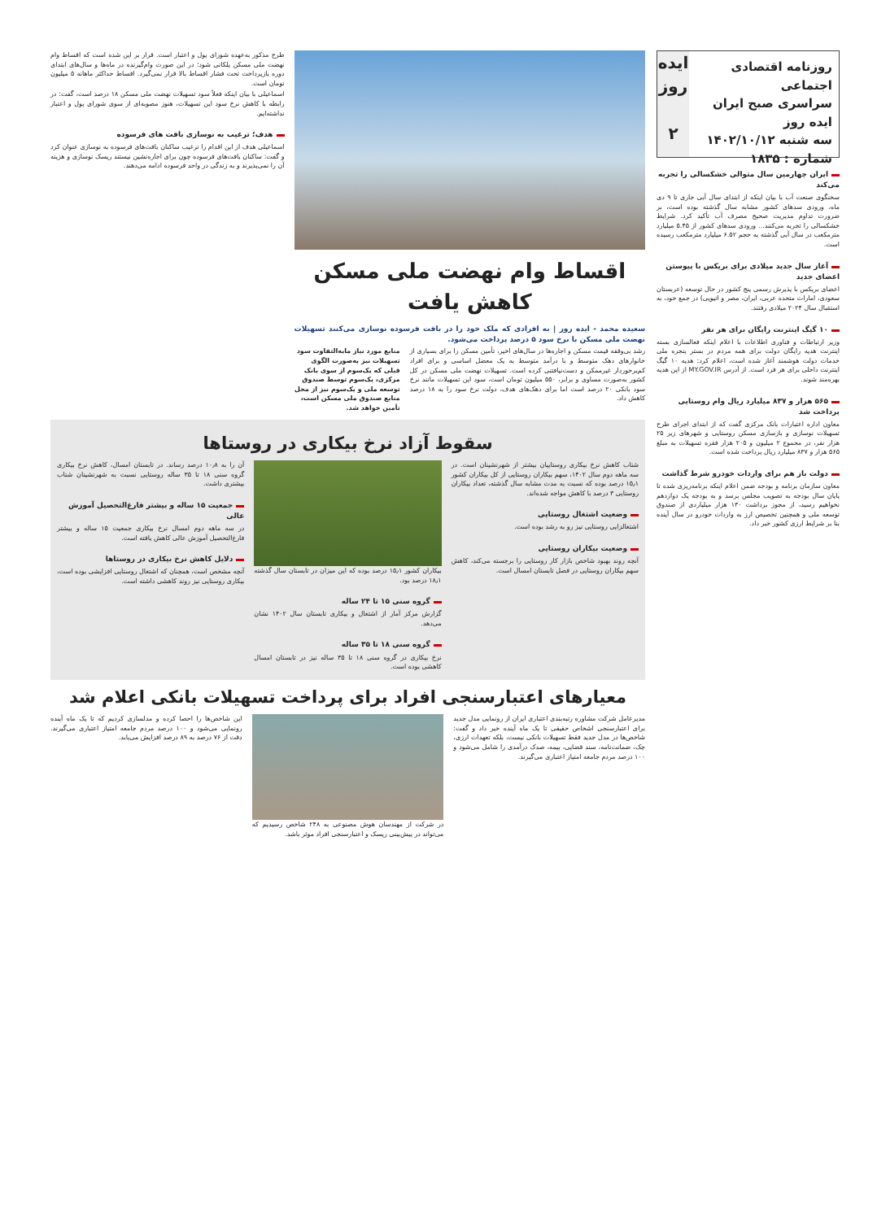روزنامه اقتصادی اجتماعی
سراسری صبح ایران
ایده روز
سه شنبه ۱۴۰۲/۱۰/۱۲
شماره : ۱۸۳۵
ایده روز
۲
ایران چهارمین سال متوالی خشکسالی را تجربه می‌کند
سخنگوی صنعت آب با بیان اینکه از ابتدای سال آبی جاری تا ۹ دی ماه، ورودی سدهای کشور مشابه سال گذشته بوده است، بر ضرورت تداوم مدیریت صحیح مصرف آب تأکید کرد. شرایط خشکسالی را تجربه می‌کنند... ورودی سدهای کشور از ۵.۴۵ میلیارد مترمکعب در سال آبی گذشته به حجم ۶.۵۲ میلیارد مترمکعب رسیده است.
آغاز سال جدید میلادی برای بریکس با پیوستن اعضای جدید
اعضای بریکس با پذیرش رسمی پنج کشور در حال توسعه (عربستان سعودی، امارات متحده عربی، ایران، مصر و اتیوپی) در جمع خود، به استقبال سال ۲۰۲۴ میلادی رفتند.
۱۰ گیگ اینترنت رایگان برای هر نفر
وزیر ارتباطات و فناوری اطلاعات با اعلام اینکه فعالسازی بسته اینترنت هدیه رایگان دولت برای همه مردم در بستر پنجره ملی خدمات دولت هوشمند آغاز شده است، اعلام کرد: هدیه ۱۰ گیگ اینترنت داخلی برای هر فرد است. از آدرس MY.GOV.IR از این هدیه بهره‌مند شوند.
۵۶۵ هزار و ۸۳۷ میلیارد ریال وام روستایی پرداخت شد
معاون اداره اعتبارات بانک مرکزی گفت که از ابتدای اجرای طرح تسهیلات نوسازی و بازسازی مسکن روستایی و شهرهای زیر ۲۵ هزار نفر، در مجموع ۲ میلیون و ۲۰۵ هزار فقره تسهیلات به مبلغ ۵۶۵ هزار و ۸۳۷ میلیارد ریال پرداخت شده است.
دولت باز هم برای واردات خودرو شرط گذاشت
معاون سازمان برنامه و بودجه ضمن اعلام اینکه برنامه‌ریزی شده تا پایان سال بودجه به تصویب مجلس برسد و به بودجه یک دوازدهم نخواهیم رسید، از مجوز برداشت ۱۳۰ هزار میلیاردی از صندوق توسعه ملی و همچنین تخصیص ارز به واردات خودرو در سال آینده بنا بر شرایط ارزی کشور خبر داد.
اقساط وام نهضت ملی مسکن کاهش یافت
سعیده محمد - ایده روز | به افرادی که ملک خود را در بافت فرسوده نوسازی می‌کنند تسهیلات نهضت ملی مسکن با نرخ سود ۵ درصد پرداخت می‌شود.
رشد بی‌وقفه قیمت مسکن و اجاره‌ها در سال‌های اخیر، تأمین مسکن را برای بسیاری از خانوارهای دهک متوسط و با درآمد متوسط به یک معضل اساسی و برای افراد کم‌برخوردار غیرممکن و دست‌نیافتنی کرده است. تسهیلات نهضت ملی مسکن در کل کشور به‌صورت مساوی و برابر، ۵۵۰ میلیون تومان است، سود این تسهیلات مانند نرخ سود بانکی ۲۰ درصد است اما برای دهک‌های هدف، دولت نرخ سود را به ۱۸ درصد کاهش داد.
منابع مورد نیاز مابه‌التفاوت سود تسهیلات نیز به‌صورت الگوی قبلی که یک‌سوم از سوی بانک مرکزی، یک‌سوم توسط صندوق توسعه ملی و یک‌سوم نیز از محل منابع صندوق ملی مسکن است، تأمین خواهد شد.
طرح مذکور به‌عهده شورای پول و اعتبار است. قرار بر این شده است که اقساط وام نهضت ملی مسکن پلکانی شود؛ در این صورت وام‌گیرنده در ماه‌ها و سال‌های ابتدای دوره بازپرداخت تحت فشار اقساط بالا قرار نمی‌گیرد. اقساط حداکثر ماهانه ۵ میلیون تومان است.
اسماعیلی با بیان اینکه فعلاً سود تسهیلات نهضت ملی مسکن ۱۸ درصد است، گفت: در رابطه با کاهش نرخ سود این تسهیلات، هنوز مصوبه‌ای از سوی شورای پول و اعتبار نداشته‌ایم.
هدف؛ ترغیب به نوسازی بافت های فرسوده
اسماعیلی هدف از این اقدام را ترغیب ساکنان بافت‌های فرسوده به نوسازی عنوان کرد و گفت: ساکنان بافت‌های فرسوده چون برای اجاره‌نشین نیستند ریسک نوسازی و هزینه آن را نمی‌پذیرند و به زندگی در واحد فرسوده ادامه می‌دهند.
سقوط آزاد نرخ بیکاری در روستاها
شتاب کاهش نرخ بیکاری روستاییان بیشتر از شهرنشینان است. در سه ماهه دوم سال ۱۴۰۲، سهم بیکاران روستایی از کل بیکاران کشور ۱۵٫۱ درصد بوده که نسبت به مدت مشابه سال گذشته، تعداد بیکاران روستایی ۳ درصد با کاهش مواجه شده‌اند.
وضعیت اشتغال روستایی
اشتغالزایی روستایی نیز رو به رشد بوده است.
وضعیت بیکاران روستایی
آنچه روند بهبود شاخص بازار کار روستایی را برجسته می‌کند، کاهش سهم بیکاران روستایی در فصل تابستان امسال است.
بیکاران کشور ۱۵٫۱ درصد بوده که این میزان در تابستان سال گذشته ۱۸٫۱ درصد بود.
گروه سنی ۱۵ تا ۲۴ ساله
گزارش مرکز آمار از اشتغال و بیکاری تابستان سال ۱۴۰۲ نشان می‌دهد.
گروه سنی ۱۸ تا ۳۵ ساله
نرخ بیکاری در گروه سنی ۱۸ تا ۳۵ ساله نیز در تابستان امسال کاهشی بوده است.
آن را به ۱۰٫۸ درصد رساند. در تابستان امسال، کاهش نرخ بیکاری گروه سنی ۱۸ تا ۳۵ ساله روستایی نسبت به شهرنشینان شتاب بیشتری داشت.
جمعیت ۱۵ ساله و بیشتر فارغ‌التحصیل آموزش عالی
در سه ماهه دوم امسال نرخ بیکاری جمعیت ۱۵ ساله و بیشتر فارغ‌التحصیل آموزش عالی کاهش یافته است.
دلایل کاهش نرخ بیکاری در روستاها
آنچه مشخص است، همچنان که اشتغال روستایی افزایشی بوده است، بیکاری روستایی نیز روند کاهشی داشته است.
معیارهای اعتبارسنجی افراد برای پرداخت تسهیلات بانکی اعلام شد
مدیرعامل شرکت مشاوره رتبه‌بندی اعتباری ایران از رونمایی مدل جدید برای اعتبارسنجی اشخاص حقیقی تا یک ماه آینده خبر داد و گفت: شاخص‌ها در مدل جدید فقط تسهیلات بانکی نیست، بلکه تعهدات ارزی، چک، ضمانت‌نامه، سند قضایی، بیمه، صدک درآمدی را شامل می‌شود و ۱۰۰ درصد مردم جامعه امتیاز اعتباری می‌گیرند.
در شرکت از مهندسان هوش مصنوعی به ۲۴۸ شاخص رسیدیم که می‌تواند در پیش‌بینی ریسک و اعتبارسنجی افراد موثر باشد.
این شاخص‌ها را احصا کرده و مدلسازی کردیم که تا یک ماه آینده رونمایی می‌شود و ۱۰۰ درصد مردم جامعه امتیاز اعتباری می‌گیرند. دقت از ۷۶ درصد به ۸۹ درصد افزایش می‌یابد.